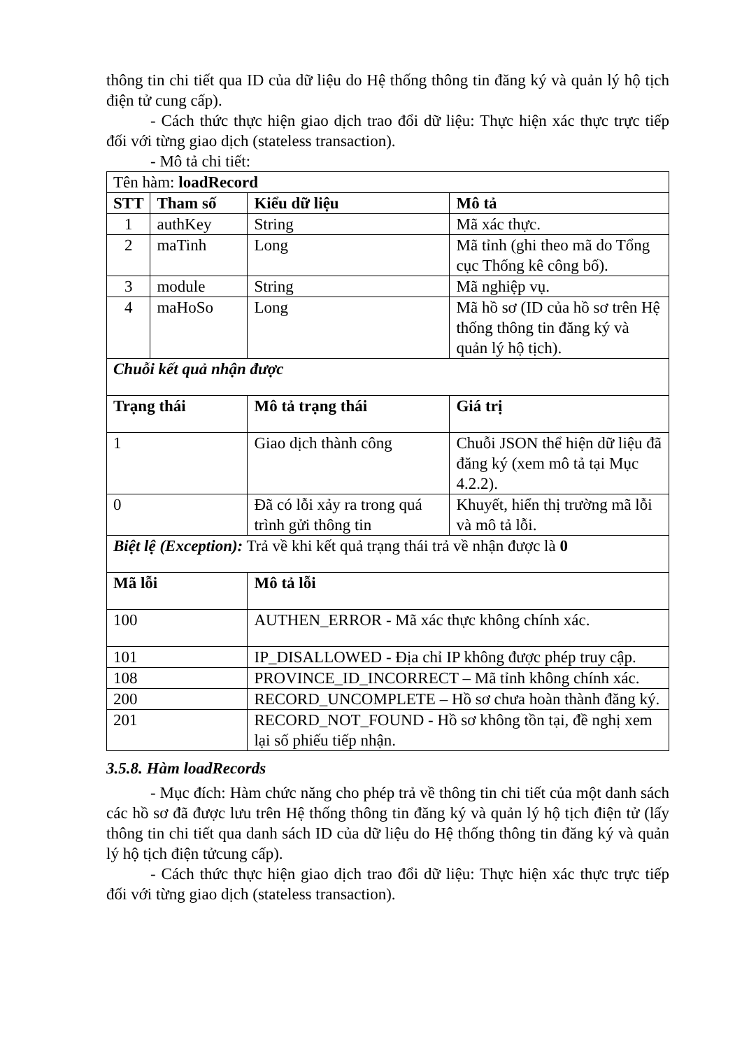thông tin chi tiết qua ID của dữ liệu do Hệ thống thông tin đăng ký và quản lý hộ tịch điện tử cung cấp).
- Cách thức thực hiện giao dịch trao đổi dữ liệu: Thực hiện xác thực trực tiếp đối với từng giao dịch (stateless transaction).
- Mô tả chi tiết:
| Tên hàm: loadRecord | | | |
| STT | Tham số | Kiểu dữ liệu | Mô tả |
| 1 | authKey | String | Mã xác thực. |
| 2 | maTinh | Long | Mã tỉnh (ghi theo mã do Tổng cục Thống kê công bố). |
| 3 | module | String | Mã nghiệp vụ. |
| 4 | maHoSo | Long | Mã hồ sơ (ID của hồ sơ trên Hệ thống thông tin đăng ký và quản lý hộ tịch). |
| Chuỗi kết quả nhận được | | | |
| Trạng thái | | Mô tả trạng thái | Giá trị |
| 1 | | Giao dịch thành công | Chuỗi JSON thể hiện dữ liệu đã đăng ký (xem mô tả tại Mục 4.2.2). |
| 0 | | Đã có lỗi xảy ra trong quá trình gửi thông tin | Khuyết, hiển thị trường mã lỗi và mô tả lỗi. |
| Biệt lệ (Exception): Trả về khi kết quả trạng thái trả về nhận được là 0 | | | |
| Mã lỗi | | Mô tả lỗi | |
| 100 | | AUTHEN_ERROR - Mã xác thực không chính xác. | |
| 101 | | IP_DISALLOWED - Địa chỉ IP không được phép truy cập. | |
| 108 | | PROVINCE_ID_INCORRECT – Mã tỉnh không chính xác. | |
| 200 | | RECORD_UNCOMPLETE – Hồ sơ chưa hoàn thành đăng ký. | |
| 201 | | RECORD_NOT_FOUND - Hồ sơ không tồn tại, đề nghị xem lại số phiếu tiếp nhận. | |
3.5.8. Hàm loadRecords
- Mục đích: Hàm chức năng cho phép trả về thông tin chi tiết của một danh sách các hồ sơ đã được lưu trên Hệ thống thông tin đăng ký và quản lý hộ tịch điện tử (lấy thông tin chi tiết qua danh sách ID của dữ liệu do Hệ thống thông tin đăng ký và quản lý hộ tịch điện tửcung cấp).
- Cách thức thực hiện giao dịch trao đổi dữ liệu: Thực hiện xác thực trực tiếp đối với từng giao dịch (stateless transaction).